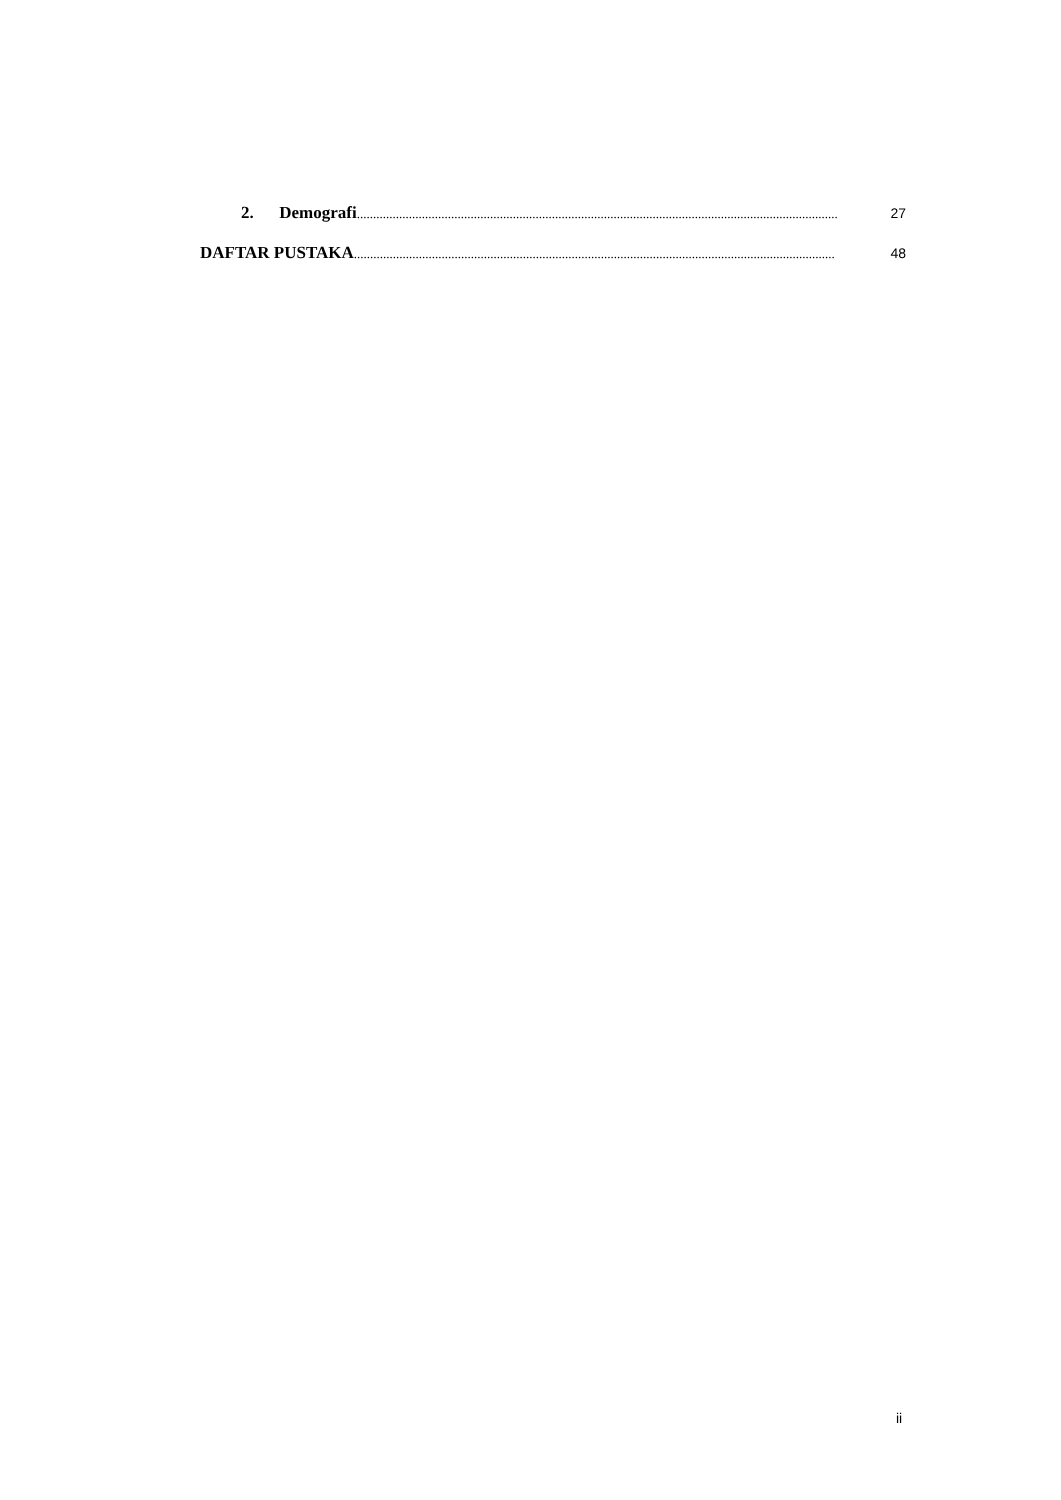2. Demografi .................................................................................................................................................... 27
DAFTAR PUSTAKA.................................................................................................................................................... 48
ii